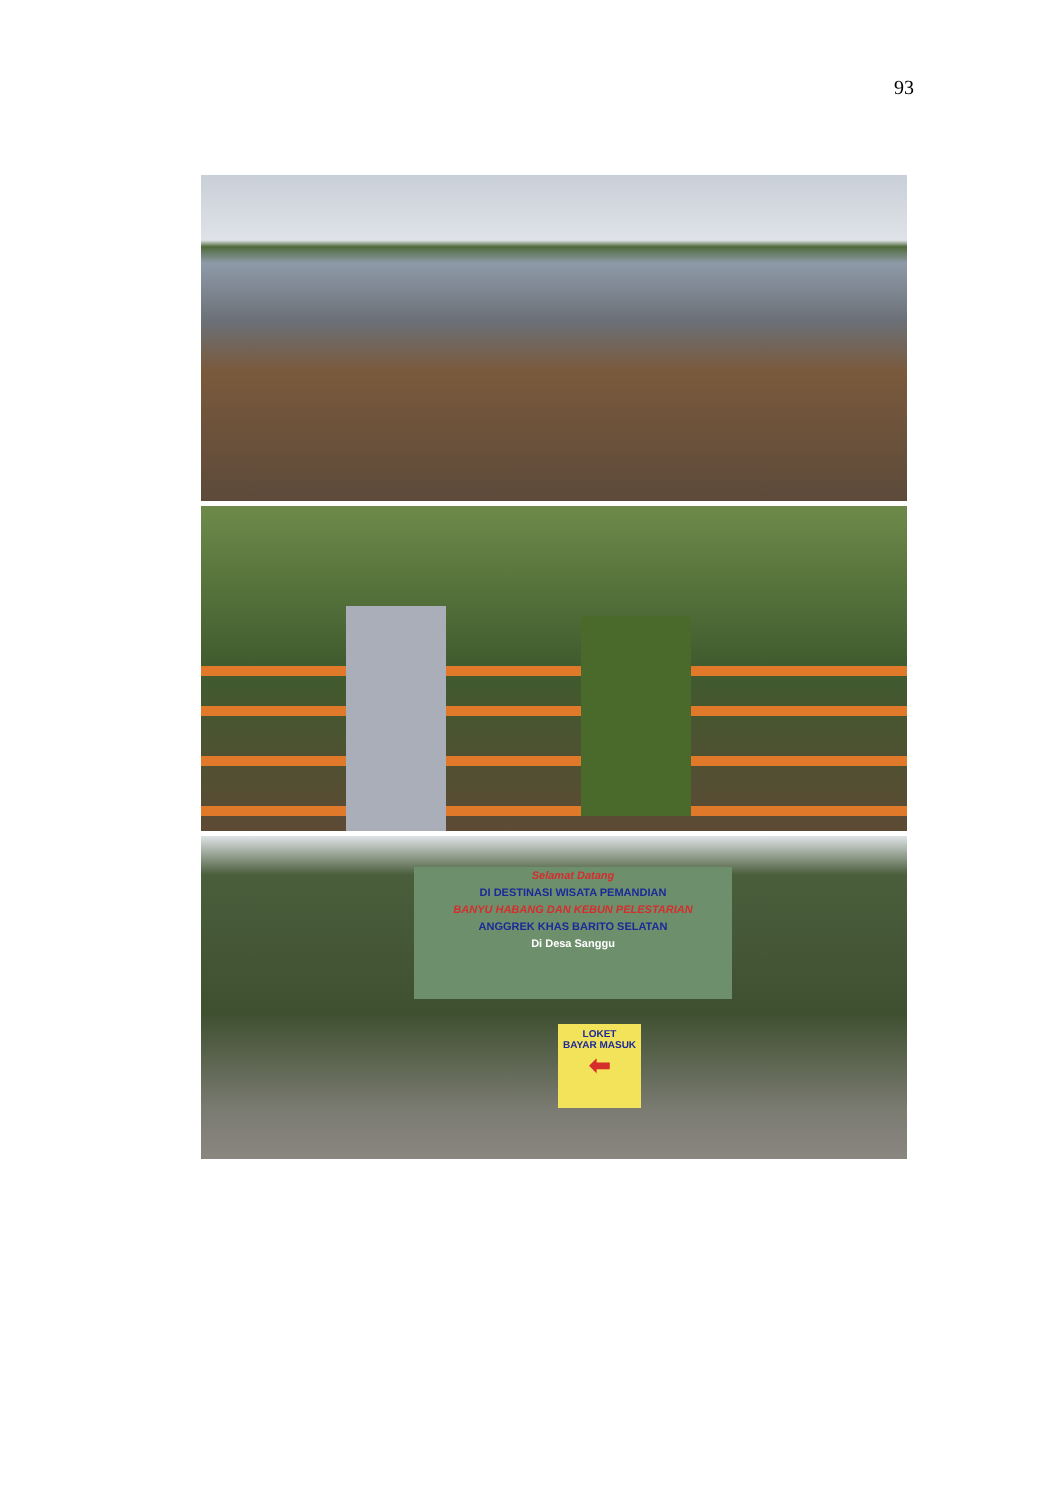93
Selamat Datang
DI DESTINASI WISATA PEMANDIAN
BANYU HABANG DAN KEBUN PELESTARIAN
ANGGREK KHAS BARITO SELATAN
Di Desa Sanggu
LOKET
BAYAR MASUK
⬅